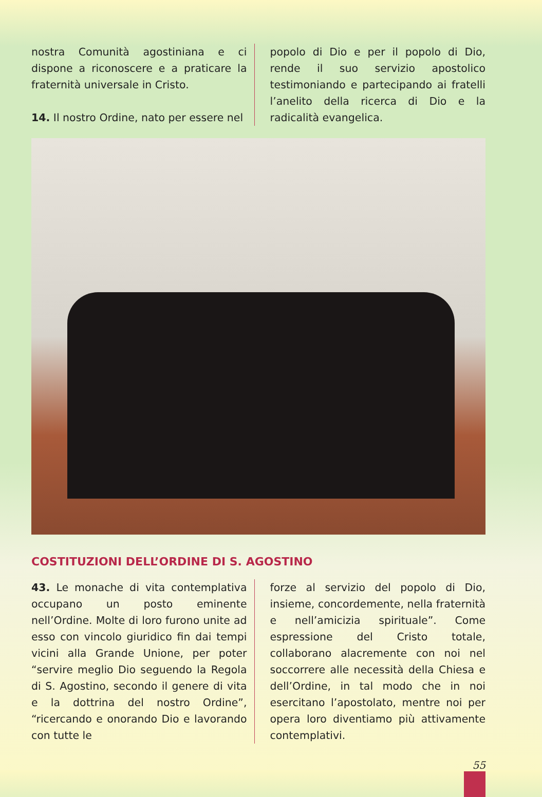nostra Comunità agostiniana e ci dispone a riconoscere e a praticare la fraternità universale in Cristo.
14. Il nostro Ordine, nato per essere nel
popolo di Dio e per il popolo di Dio, rende il suo servizio apostolico testimoniando e partecipando ai fratelli l’anelito della ricerca di Dio e la radicalità evangelica.
COSTITUZIONI DELL’ORDINE DI S. AGOSTINO
43. Le monache di vita contemplativa occupano un posto eminente nell’Ordine. Molte di loro furono unite ad esso con vincolo giuridico fin dai tempi vicini alla Grande Unione, per poter “servire meglio Dio seguendo la Regola di S. Agostino, secondo il genere di vita e la dottrina del nostro Ordine”, “ricercando e onorando Dio e lavorando con tutte le
forze al servizio del popolo di Dio, insieme, concordemente, nella fraternità e nell’amicizia spirituale”. Come espressione del Cristo totale, collaborano alacremente con noi nel soccorrere alle necessità della Chiesa e dell’Ordine, in tal modo che in noi esercitano l’apostolato, mentre noi per opera loro diventiamo più attivamente contemplativi.
55